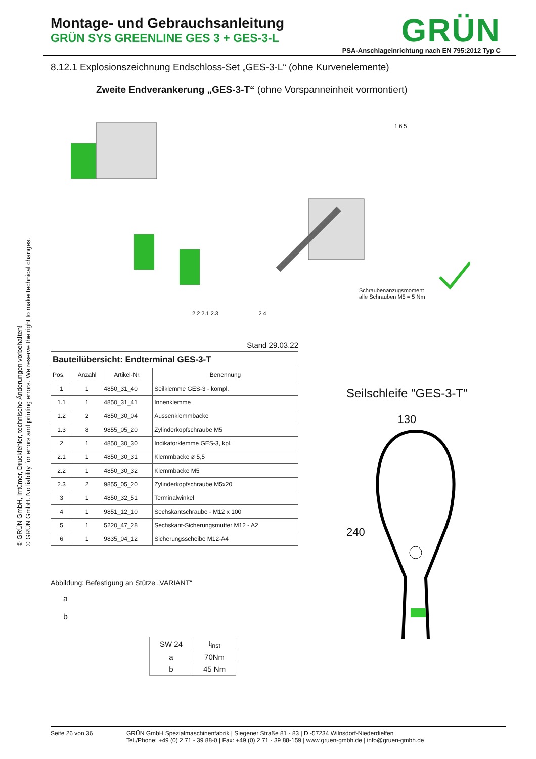© GRÜN GmbH, Irrtümer, Druckfehler, technische Änderungen vorbehalten!
© GRÜN GmbH. No liability for errors and printing errors. We reserve the right to make technical changes.
Montage- und Gebrauchsanleitung
GRÜN SYS GREENLINE GES 3 + GES-3-L
GRÜN
PSA-Anschlageinrichtung nach EN 795:2012 Typ C
8.12.1 Explosionszeichnung Endschloss-Set „GES-3-L“ (ohne Kurvenelemente)
Zweite Endverankerung „GES-3-T“ (ohne Vorspanneinheit vormontiert)
Schraubenanzugsmoment
alle Schrauben M5 = 5 Nm
1 6 5
2.2 2.1 2.3 2 4
Stand 29.03.22
| Bauteilübersicht: Endterminal GES-3-T | | | |
| Pos. | Anzahl | Artikel-Nr. | Benennung |
| 1 | 1 | 4850_31_40 | Seilklemme GES-3 - kompl. |
| 1.1 | 1 | 4850_31_41 | Innenklemme |
| 1.2 | 2 | 4850_30_04 | Aussenklemmbacke |
| 1.3 | 8 | 9855_05_20 | Zylinderkopfschraube M5 |
| 2 | 1 | 4850_30_30 | Indikatorklemme GES-3, kpl. |
| 2.1 | 1 | 4850_30_31 | Klemmbacke ø 5,5 |
| 2.2 | 1 | 4850_30_32 | Klemmbacke M5 |
| 2.3 | 2 | 9855_05_20 | Zylinderkopfschraube M5x20 |
| 3 | 1 | 4850_32_51 | Terminalwinkel |
| 4 | 1 | 9851_12_10 | Sechskantschraube - M12 x 100 |
| 5 | 1 | 5220_47_28 | Sechskant-Sicherungsmutter M12 - A2 |
| 6 | 1 | 9835_04_12 | Sicherungsscheibe M12-A4 |
Abbildung: Befestigung an Stütze „VARIANT“
a
b
| SW 24 | t<sub>inst</sub> |
| a | 70Nm |
| b | 45 Nm |
Seilschleife "GES-3-T"
130
240
Seite 26 von 36 GRÜN GmbH Spezialmaschinenfabrik | Siegener Straße 81 - 83 | D -57234 Wilnsdorf-Niederdielfen
Tel./Phone: +49 (0) 2 71 - 39 88-0 | Fax: +49 (0) 2 71 - 39 88-159 | www.gruen-gmbh.de | info@gruen-gmbh.de